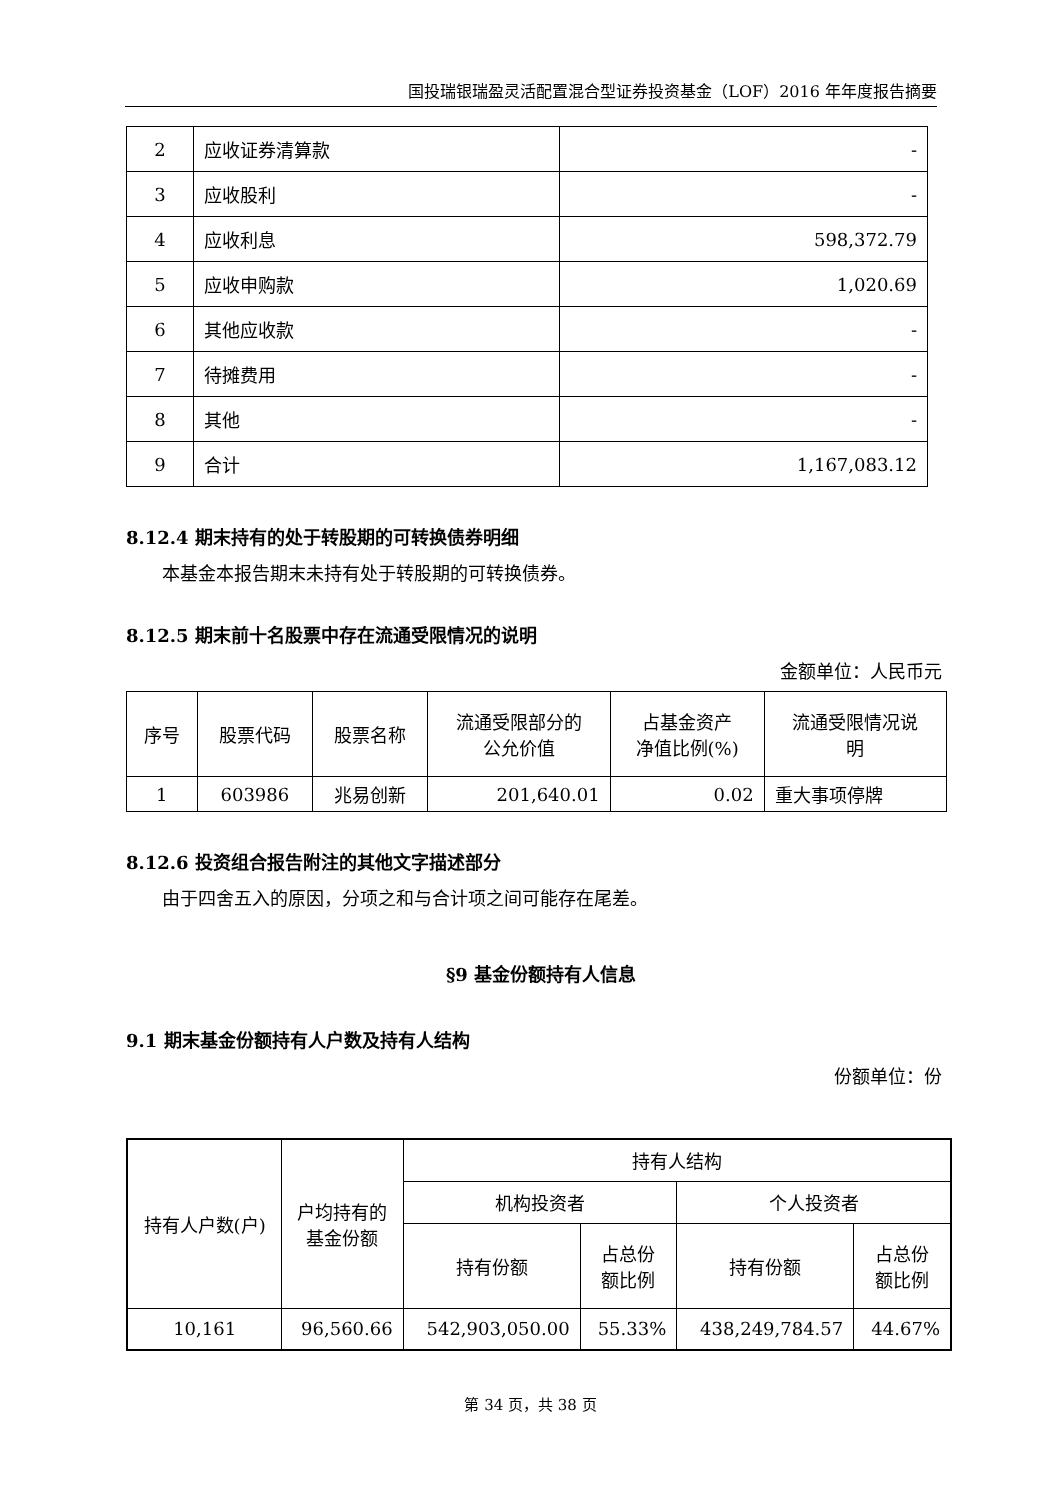国投瑞银瑞盈灵活配置混合型证券投资基金（LOF）2016 年年度报告摘要
| 2 | 应收证券清算款 | - |
| 3 | 应收股利 | - |
| 4 | 应收利息 | 598,372.79 |
| 5 | 应收申购款 | 1,020.69 |
| 6 | 其他应收款 | - |
| 7 | 待摊费用 | - |
| 8 | 其他 | - |
| 9 | 合计 | 1,167,083.12 |
8.12.4 期末持有的处于转股期的可转换债券明细
本基金本报告期末未持有处于转股期的可转换债券。
8.12.5 期末前十名股票中存在流通受限情况的说明
金额单位：人民币元
| 序号 | 股票代码 | 股票名称 | 流通受限部分的 公允价值 | 占基金资产 净值比例(%) | 流通受限情况说 明 |
| 1 | 603986 | 兆易创新 | 201,640.01 | 0.02 | 重大事项停牌 |
8.12.6 投资组合报告附注的其他文字描述部分
由于四舍五入的原因，分项之和与合计项之间可能存在尾差。
§9 基金份额持有人信息
9.1 期末基金份额持有人户数及持有人结构
份额单位：份
| 持有人户数(户) | 户均持有的 基金份额 | 持有人结构 | | | |
| | | 机构投资者 | | 个人投资者 | |
| | | 持有份额 | 占总份 额比例 | 持有份额 | 占总份 额比例 |
| 10,161 | 96,560.66 | 542,903,050.00 | 55.33% | 438,249,784.57 | 44.67% |
第 34 页，共 38 页